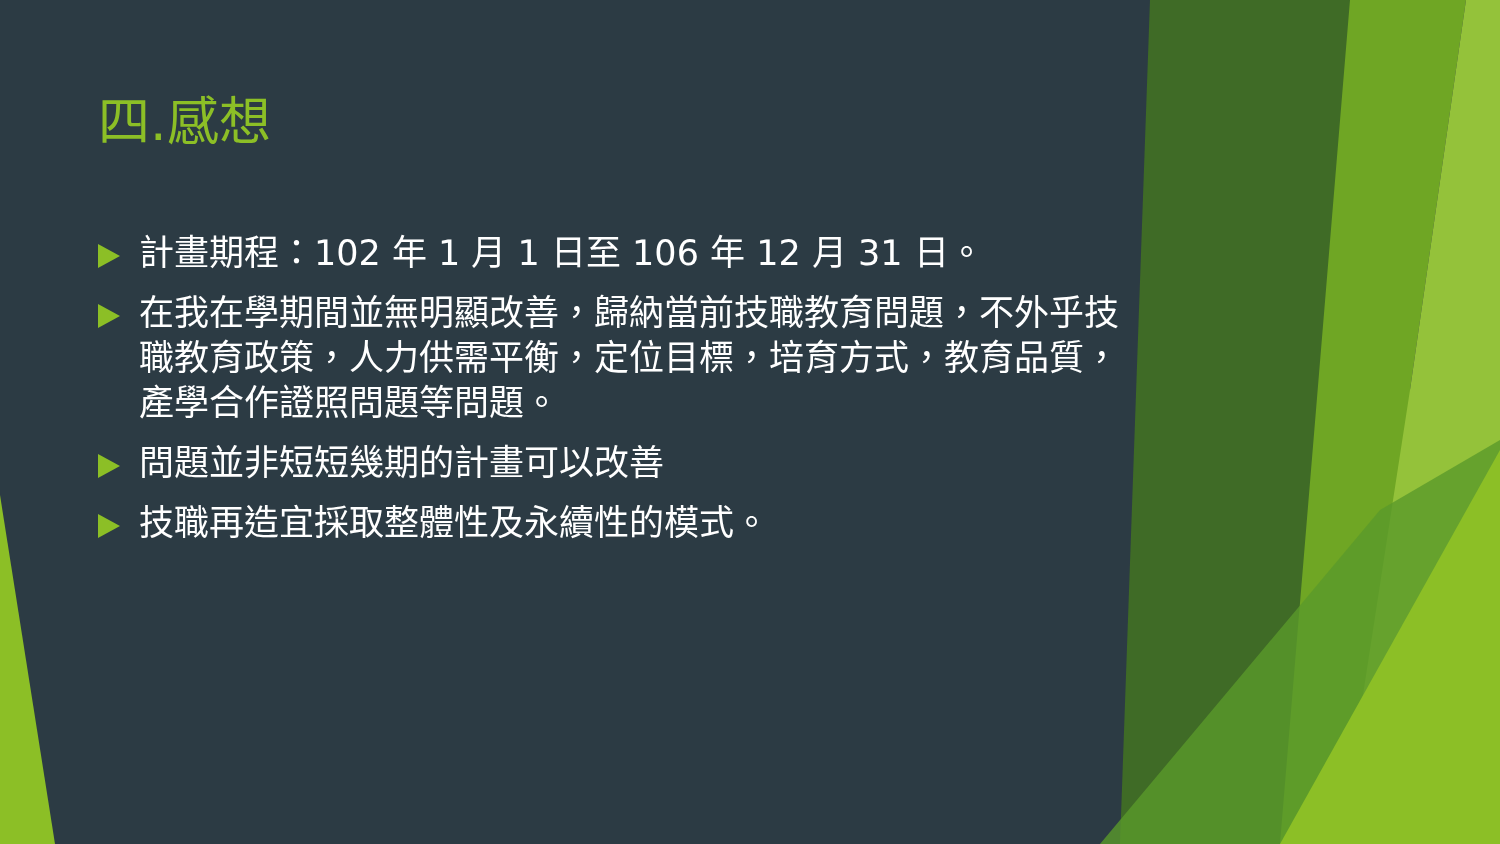四.感想
計畫期程：102 年 1 月 1 日至 106 年 12 月 31 日。
在我在學期間並無明顯改善，歸納當前技職教育問題，不外乎技職教育政策，人力供需平衡，定位目標，培育方式，教育品質，產學合作證照問題等問題。
問題並非短短幾期的計畫可以改善
技職再造宜採取整體性及永續性的模式。